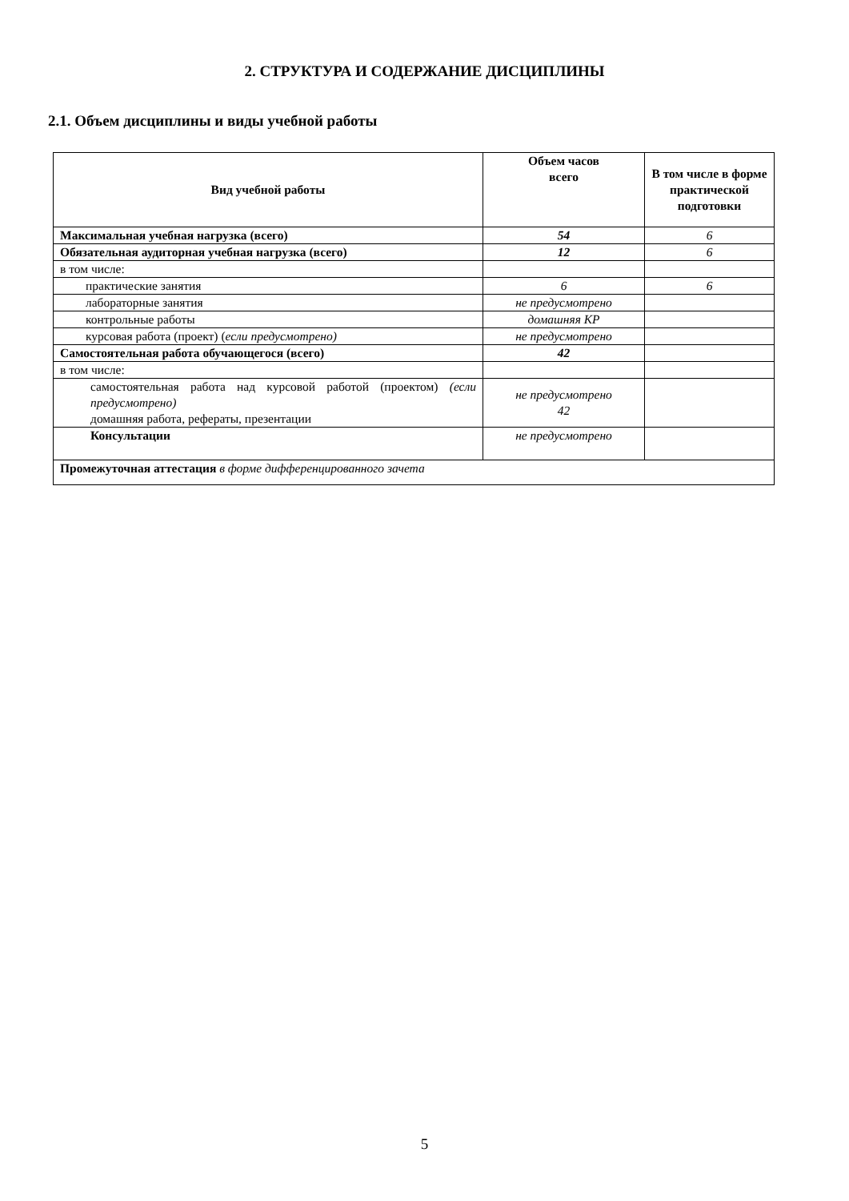2. СТРУКТУРА И СОДЕРЖАНИЕ ДИСЦИПЛИНЫ
2.1. Объем дисциплины и виды учебной работы
| Вид учебной работы | Объем часов всего | В том числе в форме практической подготовки |
| --- | --- | --- |
| Максимальная учебная нагрузка (всего) | 54 | 6 |
| Обязательная аудиторная учебная нагрузка (всего) | 12 | 6 |
| в том числе: | | |
| практические занятия | 6 | 6 |
| лабораторные занятия | не предусмотрено | |
| контрольные работы | домашняя КР | |
| курсовая работа (проект) ( если предусмотрено) | не предусмотрено | |
| Самостоятельная работа обучающегося (всего) | 42 | |
| в том числе: | | |
| самостоятельная работа над курсовой работой (проектом) (если предусмотрено) домашняя работа, рефераты, презентации | не предусмотрено 42 | |
| Консультации | не предусмотрено | |
| Промежуточная аттестация в форме дифференцированного зачета | | |
5